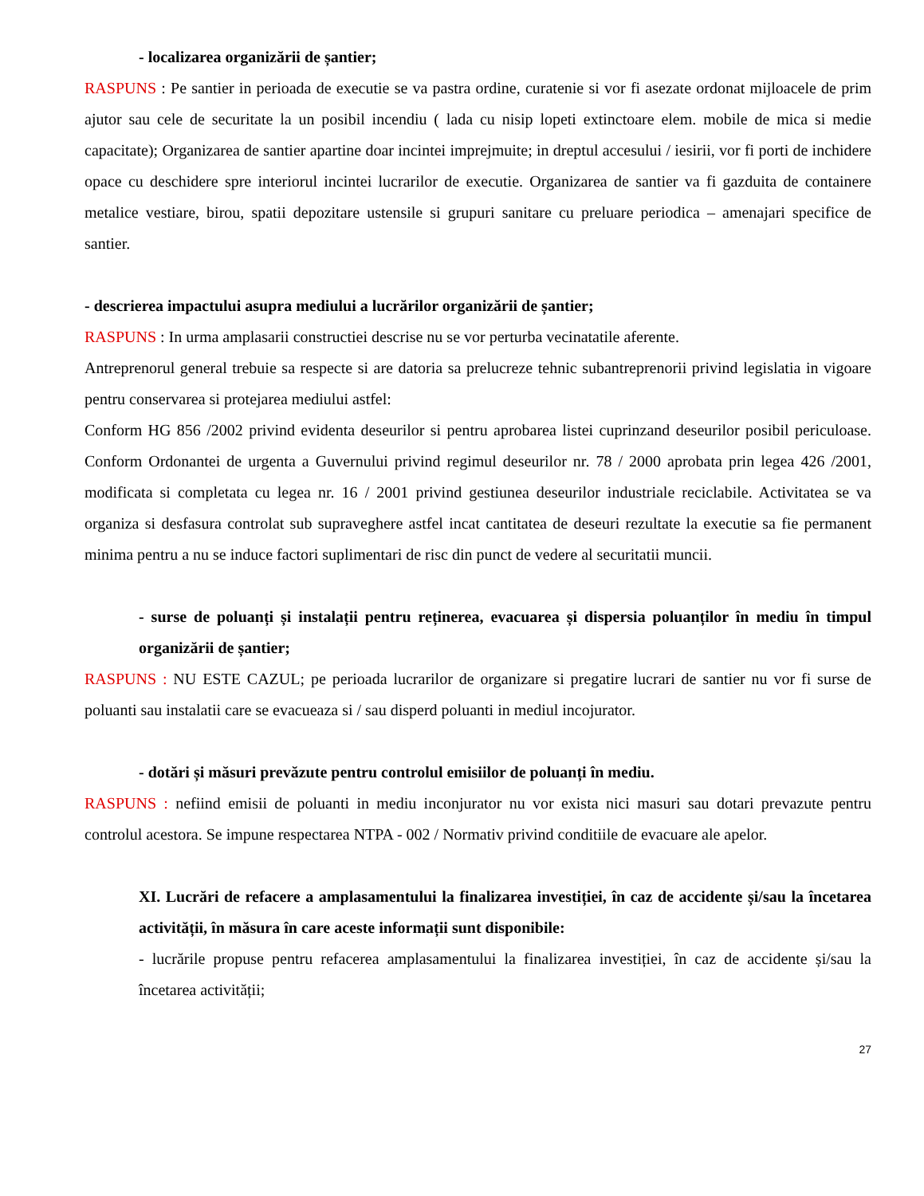- localizarea organizării de șantier;
RASPUNS : Pe santier in perioada de executie se va pastra ordine, curatenie si vor fi asezate ordonat mijloacele de prim ajutor sau cele de securitate la un posibil incendiu ( lada cu nisip lopeti extinctoare elem. mobile de mica si medie capacitate); Organizarea de santier apartine doar incintei imprejmuite; in dreptul accesului / iesirii, vor fi porti de inchidere opace cu deschidere spre interiorul incintei lucrarilor de executie. Organizarea de santier va fi gazduita de containere metalice vestiare, birou, spatii depozitare ustensile si grupuri sanitare cu preluare periodica – amenajari specifice de santier.
- descrierea impactului asupra mediului a lucrărilor organizării de șantier;
RASPUNS : In urma amplasarii constructiei descrise nu se vor perturba vecinatatile aferente.
Antreprenorul general trebuie sa respecte si are datoria sa prelucreze tehnic subantreprenorii privind legislatia in vigoare pentru conservarea si protejarea mediului astfel:
Conform HG 856 /2002 privind evidenta deseurilor si pentru aprobarea listei cuprinzand deseurilor posibil periculoase. Conform Ordonantei de urgenta a Guvernului privind regimul deseurilor nr. 78 / 2000 aprobata prin legea 426 /2001, modificata si completata cu legea nr. 16 / 2001 privind gestiunea deseurilor industriale reciclabile. Activitatea se va organiza si desfasura controlat sub supraveghere astfel incat cantitatea de deseuri rezultate la executie sa fie permanent minima pentru a nu se induce factori suplimentari de risc din punct de vedere al securitatii muncii.
- surse de poluanți și instalații pentru reținerea, evacuarea și dispersia poluanților în mediu în timpul organizării de șantier;
RASPUNS : NU ESTE CAZUL; pe perioada lucrarilor de organizare si pregatire lucrari de santier nu vor fi surse de poluanti sau instalatii care se evacueaza si / sau disperd poluanti in mediul incojurator.
- dotări și măsuri prevăzute pentru controlul emisiilor de poluanți în mediu.
RASPUNS : nefiind emisii de poluanti in mediu inconjurator nu vor exista nici masuri sau dotari prevazute pentru controlul acestora. Se impune respectarea NTPA - 002 / Normativ privind conditiile de evacuare ale apelor.
XI. Lucrări de refacere a amplasamentului la finalizarea investiției, în caz de accidente și/sau la încetarea activității, în măsura în care aceste informații sunt disponibile:
- lucrările propuse pentru refacerea amplasamentului la finalizarea investiției, în caz de accidente și/sau la încetarea activității;
27